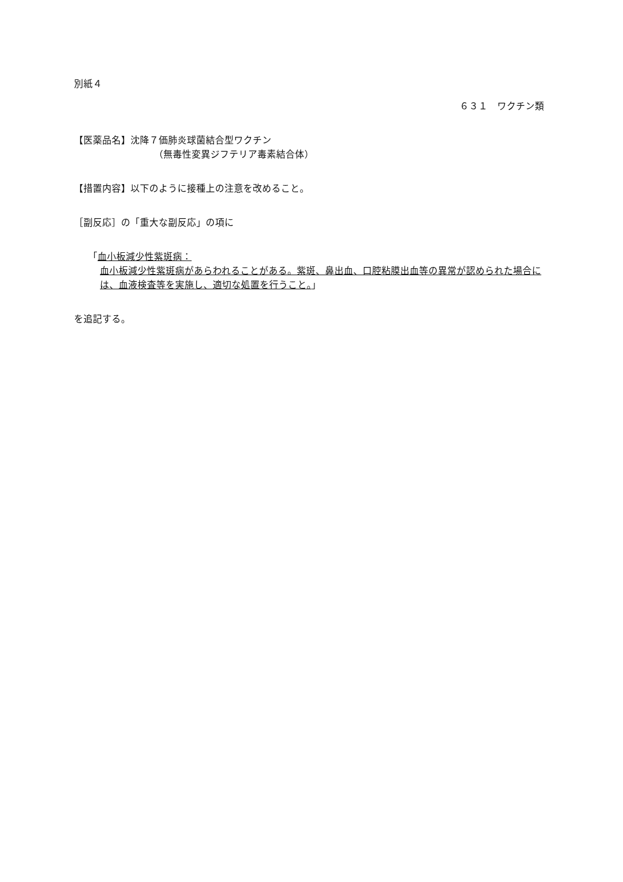別紙４
６３１　ワクチン類
【医薬品名】沈降７価肺炎球菌結合型ワクチン
（無毒性変異ジフテリア毒素結合体）
【措置内容】以下のように接種上の注意を改めること。
［副反応］の「重大な副反応」の項に
「血小板減少性紫斑病：
血小板減少性紫斑病があらわれることがある。紫斑、鼻出血、口腔粘膜出血等の異常が認められた場合には、血液検査等を実施し、適切な処置を行うこと。」
を追記する。